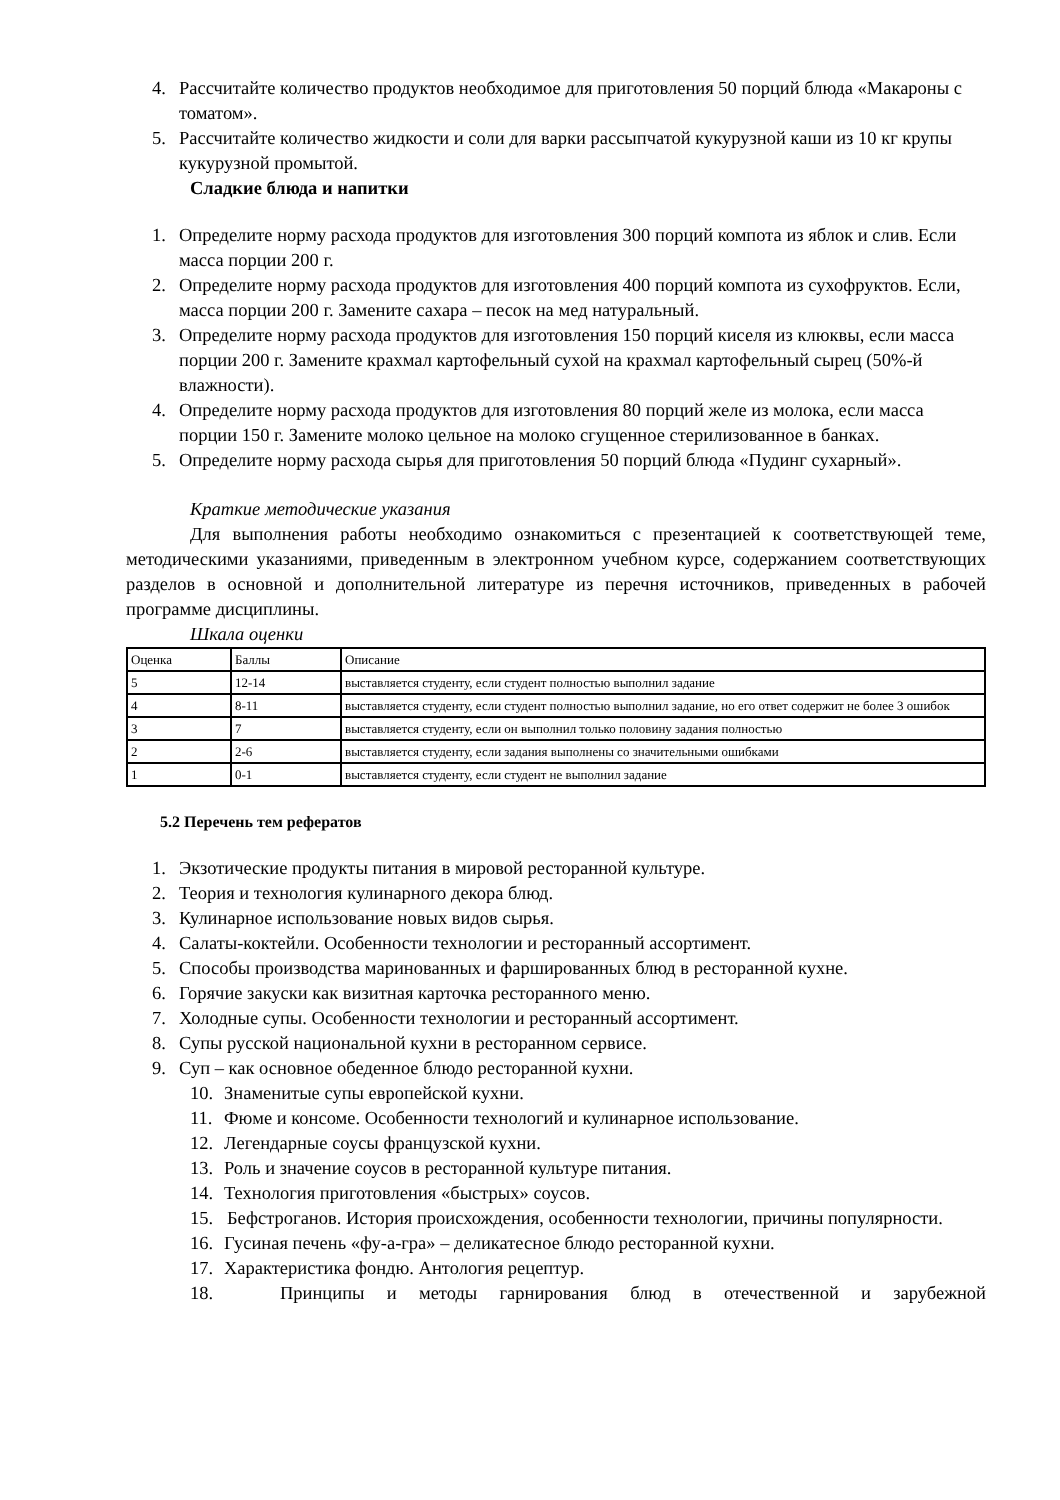4. Рассчитайте количество продуктов необходимое для приготовления 50 порций блюда «Макароны с томатом».
5. Рассчитайте количество жидкости и соли для варки рассыпчатой кукурузной каши из 10 кг крупы кукурузной промытой.
Сладкие блюда и напитки
1. Определите норму расхода продуктов для изготовления 300 порций компота из яблок и слив. Если масса порции 200 г.
2. Определите норму расхода продуктов для изготовления 400 порций компота из сухофруктов. Если, масса порции 200 г. Замените сахара – песок на мед натуральный.
3. Определите норму расхода продуктов для изготовления 150 порций киселя из клюквы, если масса порции 200 г. Замените крахмал картофельный сухой на крахмал картофельный сырец (50%-й влажности).
4. Определите норму расхода продуктов для изготовления 80 порций желе из молока, если масса порции 150 г. Замените молоко цельное на молоко сгущенное стерилизованное в банках.
5. Определите норму расхода сырья для приготовления 50 порций блюда «Пудинг сухарный».
Краткие методические указания
Для выполнения работы необходимо ознакомиться с презентацией к соответствующей теме, методическими указаниями, приведенным в электронном учебном курсе, содержанием соответствующих разделов в основной и дополнительной литературе из перечня источников, приведенных в рабочей программе дисциплины.
Шкала оценки
| Оценка | Баллы | Описание |
| 5 | 12-14 | выставляется студенту, если студент полностью выполнил задание |
| 4 | 8-11 | выставляется студенту, если студент полностью выполнил задание, но его ответ содержит не более 3 ошибок |
| 3 | 7 | выставляется студенту, если он выполнил только половину задания полностью |
| 2 | 2-6 | выставляется студенту, если задания выполнены со значительными ошибками |
| 1 | 0-1 | выставляется студенту, если студент не выполнил задание |
5.2 Перечень тем рефератов
1. Экзотические продукты питания в мировой ресторанной культуре.
2. Теория и технология кулинарного декора блюд.
3. Кулинарное использование новых видов сырья.
4. Салаты-коктейли. Особенности технологии и ресторанный ассортимент.
5. Способы производства маринованных и фаршированных блюд в ресторанной кухне.
6. Горячие закуски как визитная карточка ресторанного меню.
7. Холодные супы. Особенности технологии и ресторанный ассортимент.
8. Супы русской национальной кухни в ресторанном сервисе.
9. Суп – как основное обеденное блюдо ресторанной кухни.
10. Знаменитые супы европейской кухни.
11. Фюме и консоме. Особенности технологий и кулинарное использование.
12. Легендарные соусы французской кухни.
13. Роль и значение соусов в ресторанной культуре питания.
14. Технология приготовления «быстрых» соусов.
15. Бефстроганов. История происхождения, особенности технологии, причины популярности.
16. Гусиная печень «фу-а-гра» – деликатесное блюдо ресторанной кухни.
17. Характеристика фондю. Антология рецептур.
18. Принципы и методы гарнирования блюд в отечественной и зарубежной